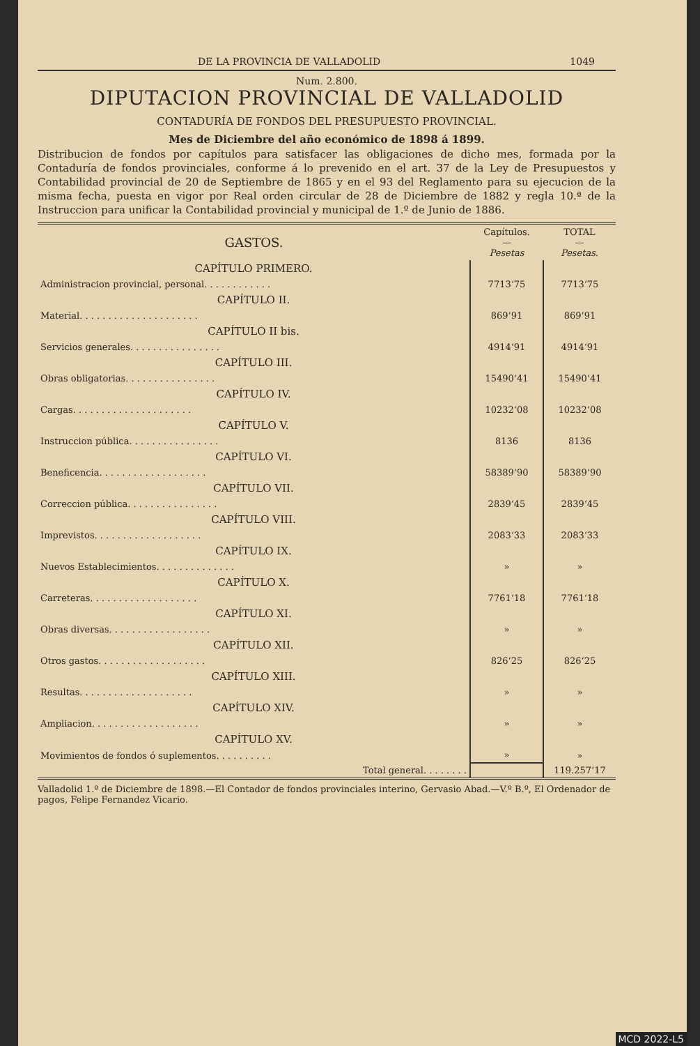DE LA PROVINCIA DE VALLADOLID 1049
Num. 2.800.
DIPUTACION PROVINCIAL DE VALLADOLID
CONTADURÍA DE FONDOS DEL PRESUPUESTO PROVINCIAL.
Mes de Diciembre del año económico de 1898 á 1899.
Distribucion de fondos por capítulos para satisfacer las obligaciones de dicho mes, formada por la Contaduría de fondos provinciales, conforme á lo prevenido en el art. 37 de la Ley de Presupuestos y Contabilidad provincial de 20 de Septiembre de 1865 y en el 93 del Reglamento para su ejecucion de la misma fecha, puesta en vigor por Real orden circular de 28 de Diciembre de 1882 y regla 10.ª de la Instruccion para unificar la Contabilidad provincial y municipal de 1.º de Junio de 1886.
| GASTOS. | Capítulos. — Pesetas | TOTAL — Pesetas. |
| --- | --- | --- |
| CAPÍTULO PRIMERO. | | |
| Administracion provincial, personal. . . . . . . . . . . . | 7713‘75 | 7713‘75 |
| CAPÍTULO II. | | |
| Material. . . . . . . . . . . . . . . . . . . . . | 869‘91 | 869‘91 |
| CAPÍTULO II bis. | | |
| Servicios generales. . . . . . . . . . . . . . . . | 4914‘91 | 4914‘91 |
| CAPÍTULO III. | | |
| Obras obligatorias. . . . . . . . . . . . . . . . | 15490‘41 | 15490‘41 |
| CAPÍTULO IV. | | |
| Cargas. . . . . . . . . . . . . . . . . . . . . | 10232‘08 | 10232‘08 |
| CAPÍTULO V. | | |
| Instruccion pública. . . . . . . . . . . . . . . . | 8136 | 8136 |
| CAPÍTULO VI. | | |
| Beneficencia. . . . . . . . . . . . . . . . . . . | 58389‘90 | 58389‘90 |
| CAPÍTULO VII. | | |
| Correccion pública. . . . . . . . . . . . . . . . | 2839‘45 | 2839‘45 |
| CAPÍTULO VIII. | | |
| Imprevistos. . . . . . . . . . . . . . . . . . . | 2083‘33 | 2083‘33 |
| CAPÍTULO IX. | | |
| Nuevos Establecimientos. . . . . . . . . . . . . . | » | » |
| CAPÍTULO X. | | |
| Carreteras. . . . . . . . . . . . . . . . . . . | 7761‘18 | 7761‘18 |
| CAPÍTULO XI. | | |
| Obras diversas. . . . . . . . . . . . . . . . . . | » | » |
| CAPÍTULO XII. | | |
| Otros gastos. . . . . . . . . . . . . . . . . . . | 826‘25 | 826‘25 |
| CAPÍTULO XIII. | | |
| Resultas. . . . . . . . . . . . . . . . . . . . | » | » |
| CAPÍTULO XIV. | | |
| Ampliacion. . . . . . . . . . . . . . . . . . . | » | » |
| CAPÍTULO XV. | | |
| Movimientos de fondos ó suplementos. . . . . . . . . . | » | » |
| Total general. . . . . . . . | | 119.257‘17 |
Valladolid 1.º de Diciembre de 1898.—El Contador de fondos provinciales interino, Gervasio Abad.—V.º B.º, El Ordenador de pagos, Felipe Fernandez Vicario.
MCD 2022-L5